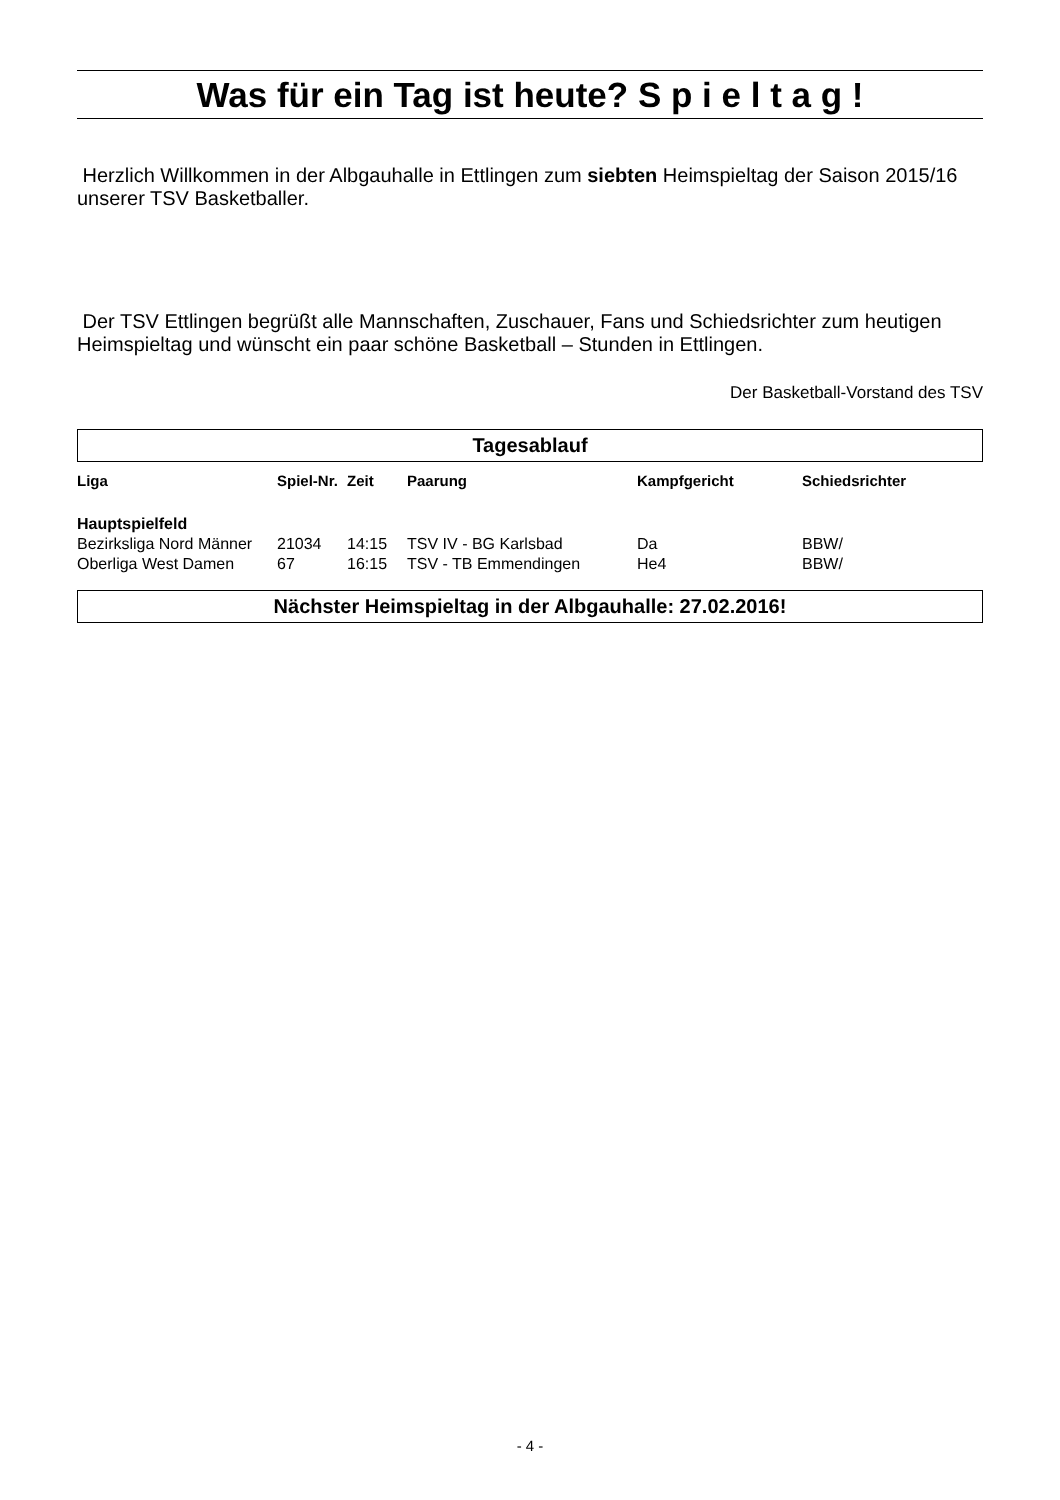Was für ein Tag ist heute? S p i e l t a g !
Herzlich Willkommen in der Albgauhalle in Ettlingen zum siebten Heimspieltag der Saison 2015/16 unserer TSV Basketballer.
Der TSV Ettlingen begrüßt alle Mannschaften, Zuschauer, Fans und Schiedsrichter zum heutigen Heimspieltag und wünscht ein paar schöne Basketball – Stunden in Ettlingen.
Der Basketball-Vorstand des TSV
Tagesablauf
| Liga | Spiel-Nr. | Zeit | Paarung | Kampfgericht | Schiedsrichter |
| --- | --- | --- | --- | --- | --- |
| Hauptspielfeld | | | | | |
| Bezirksliga Nord Männer | 21034 | 14:15 | TSV IV - BG Karlsbad | Da | BBW/ |
| Oberliga West Damen | 67 | 16:15 | TSV - TB Emmendingen | He4 | BBW/ |
Nächster Heimspieltag in der Albgauhalle: 27.02.2016!
- 4 -